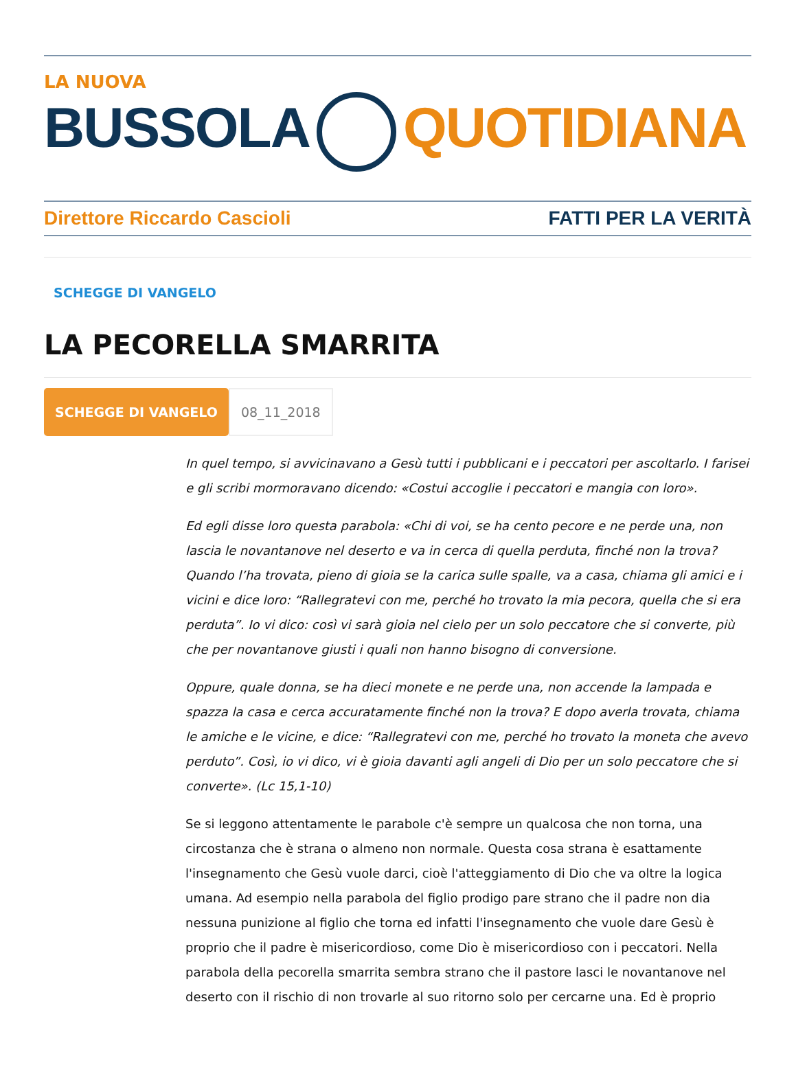LA NUOVA
BUSSOLA QUOTIDIANA
Direttore Riccardo Cascioli FATTI PER LA VERITÀ
SCHEGGE DI VANGELO
LA PECORELLA SMARRITA
SCHEGGE DI VANGELO 08_11_2018
In quel tempo, si avvicinavano a Gesù tutti i pubblicani e i peccatori per ascoltarlo. I farisei e gli scribi mormoravano dicendo: «Costui accoglie i peccatori e mangia con loro».
Ed egli disse loro questa parabola: «Chi di voi, se ha cento pecore e ne perde una, non lascia le novantanove nel deserto e va in cerca di quella perduta, finché non la trova? Quando l’ha trovata, pieno di gioia se la carica sulle spalle, va a casa, chiama gli amici e i vicini e dice loro: “Rallegratevi con me, perché ho trovato la mia pecora, quella che si era perduta”. Io vi dico: così vi sarà gioia nel cielo per un solo peccatore che si converte, più che per novantanove giusti i quali non hanno bisogno di conversione.
Oppure, quale donna, se ha dieci monete e ne perde una, non accende la lampada e spazza la casa e cerca accuratamente finché non la trova? E dopo averla trovata, chiama le amiche e le vicine, e dice: “Rallegratevi con me, perché ho trovato la moneta che avevo perduto”. Così, io vi dico, vi è gioia davanti agli angeli di Dio per un solo peccatore che si converte». (Lc 15,1-10)
Se si leggono attentamente le parabole c'è sempre un qualcosa che non torna, una circostanza che è strana o almeno non normale. Questa cosa strana è esattamente l'insegnamento che Gesù vuole darci, cioè l'atteggiamento di Dio che va oltre la logica umana. Ad esempio nella parabola del figlio prodigo pare strano che il padre non dia nessuna punizione al figlio che torna ed infatti l'insegnamento che vuole dare Gesù è proprio che il padre è misericordioso, come Dio è misericordioso con i peccatori. Nella parabola della pecorella smarrita sembra strano che il pastore lasci le novantanove nel deserto con il rischio di non trovarle al suo ritorno solo per cercarne una. Ed è proprio